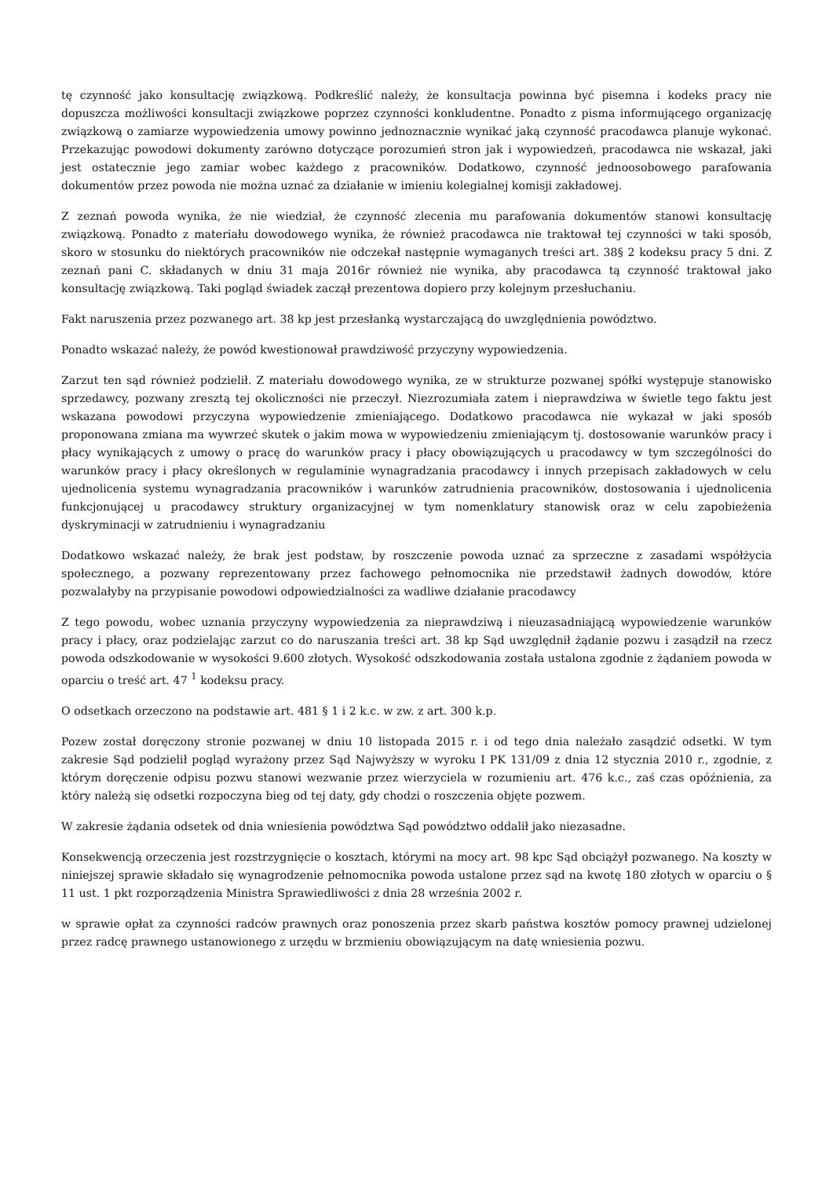tę czynność jako konsultację związkową. Podkreślić należy, że konsultacja powinna być pisemna i kodeks pracy nie dopuszcza możliwości konsultacji związkowe poprzez czynności konkludentne. Ponadto z pisma informującego organizację związkową o zamiarze wypowiedzenia umowy powinno jednoznacznie wynikać jaką czynność pracodawca planuje wykonać. Przekazując powodowi dokumenty zarówno dotyczące porozumień stron jak i wypowiedzeń, pracodawca nie wskazał, jaki jest ostatecznie jego zamiar wobec każdego z pracowników. Dodatkowo, czynność jednoosobowego parafowania dokumentów przez powoda nie można uznać za działanie w imieniu kolegialnej komisji zakładowej.
Z zeznań powoda wynika, że nie wiedział, że czynność zlecenia mu parafowania dokumentów stanowi konsultację związkową. Ponadto z materiału dowodowego wynika, że również pracodawca nie traktował tej czynności w taki sposób, skoro w stosunku do niektórych pracowników nie odczekał następnie wymaganych treści art. 38§ 2 kodeksu pracy 5 dni. Z zeznań pani C. składanych w dniu 31 maja 2016r również nie wynika, aby pracodawca tą czynność traktował jako konsultację związkową. Taki pogląd świadek zaczął prezentowa dopiero przy kolejnym przesłuchaniu.
Fakt naruszenia przez pozwanego art. 38 kp jest przesłanką wystarczającą do uwzględnienia powództwo.
Ponadto wskazać należy, że powód kwestionował prawdziwość przyczyny wypowiedzenia.
Zarzut ten sąd również podzielił. Z materiału dowodowego wynika, ze w strukturze pozwanej spółki występuje stanowisko sprzedawcy, pozwany zresztą tej okoliczności nie przeczył. Niezrozumiała zatem i nieprawdziwa w świetle tego faktu jest wskazana powodowi przyczyna wypowiedzenie zmieniającego. Dodatkowo pracodawca nie wykazał w jaki sposób proponowana zmiana ma wywrzeć skutek o jakim mowa w wypowiedzeniu zmieniającym tj. dostosowanie warunków pracy i płacy wynikających z umowy o pracę do warunków pracy i płacy obowiązujących u pracodawcy w tym szczególności do warunków pracy i płacy określonych w regulaminie wynagradzania pracodawcy i innych przepisach zakładowych w celu ujednolicenia systemu wynagradzania pracowników i warunków zatrudnienia pracowników, dostosowania i ujednolicenia funkcjonującej u pracodawcy struktury organizacyjnej w tym nomenklatury stanowisk oraz w celu zapobieżenia dyskryminacji w zatrudnieniu i wynagradzaniu
Dodatkowo wskazać należy, że brak jest podstaw, by roszczenie powoda uznać za sprzeczne z zasadami współżycia społecznego, a pozwany reprezentowany przez fachowego pełnomocnika nie przedstawił żadnych dowodów, które pozwalałyby na przypisanie powodowi odpowiedzialności za wadliwe działanie pracodawcy
Z tego powodu, wobec uznania przyczyny wypowiedzenia za nieprawdziwą i nieuzasadniającą wypowiedzenie warunków pracy i płacy, oraz podzielając zarzut co do naruszania treści art. 38 kp Sąd uwzględnił żądanie pozwu i zasądził na rzecz powoda odszkodowanie w wysokości 9.600 złotych. Wysokość odszkodowania została ustalona zgodnie z żądaniem powoda w oparciu o treść art. 47 <sup>1</sup> kodeksu pracy.
O odsetkach orzeczono na podstawie art. 481 § 1 i 2 k.c. w zw. z art. 300 k.p.
Pozew został doręczony stronie pozwanej w dniu 10 listopada 2015 r. i od tego dnia należało zasądzić odsetki. W tym zakresie Sąd podzielił pogląd wyrażony przez Sąd Najwyższy w wyroku I PK 131/09 z dnia 12 stycznia 2010 r., zgodnie, z którym doręczenie odpisu pozwu stanowi wezwanie przez wierzyciela w rozumieniu art. 476 k.c., zaś czas opóźnienia, za który należą się odsetki rozpoczyna bieg od tej daty, gdy chodzi o roszczenia objęte pozwem.
W zakresie żądania odsetek od dnia wniesienia powództwa Sąd powództwo oddalił jako niezasadne.
Konsekwencją orzeczenia jest rozstrzygnięcie o kosztach, którymi na mocy art. 98 kpc Sąd obciążył pozwanego. Na koszty w niniejszej sprawie składało się wynagrodzenie pełnomocnika powoda ustalone przez sąd na kwotę 180 złotych w oparciu o § 11 ust. 1 pkt rozporządzenia Ministra Sprawiedliwości z dnia 28 września 2002 r.
w sprawie opłat za czynności radców prawnych oraz ponoszenia przez skarb państwa kosztów pomocy prawnej udzielonej przez radcę prawnego ustanowionego z urzędu w brzmieniu obowiązującym na datę wniesienia pozwu.